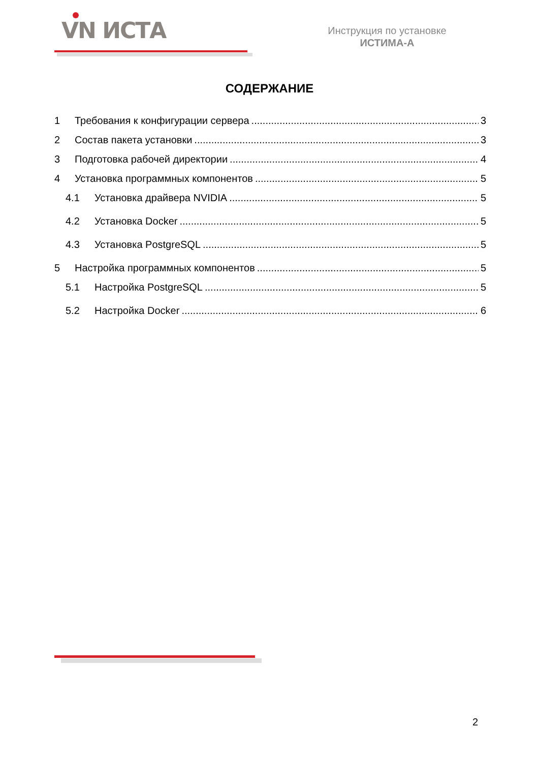VN ИСТА
Инструкция по установке
ИСТИМА-А
СОДЕРЖАНИЕ
1 Требования к конфигурации сервера 3
2 Состав пакета установки 3
3 Подготовка рабочей директории 4
4 Установка программных компонентов 5
4.1 Установка драйвера NVIDIA 5
4.2 Установка Docker 5
4.3 Установка PostgreSQL 5
5 Настройка программных компонентов 5
5.1 Настройка PostgreSQL 5
5.2 Настройка Docker 6
2